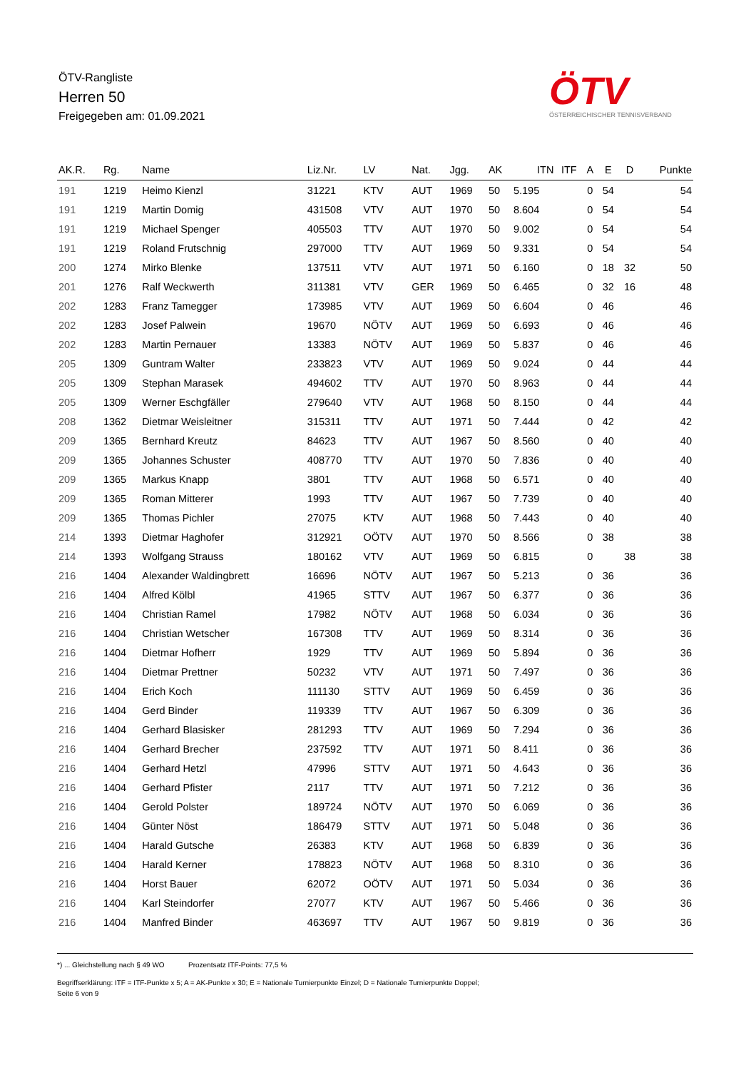ÖTV-Rangliste
Herren 50
Freigegeben am: 01.09.2021
ÖTV
ÖSTERREICHISCHER TENNISVERBAND
| AK.R. | Rg. | Name | Liz.Nr. | LV | Nat. | Jgg. | AK | ITN | ITF | A | E | D | Punkte |
| --- | --- | --- | --- | --- | --- | --- | --- | --- | --- | --- | --- | --- | --- |
| 191 | 1219 | Heimo Kienzl | 31221 | KTV | AUT | 1969 | 50 | 5.195 | | 0 | 54 | | 54 |
| 191 | 1219 | Martin Domig | 431508 | VTV | AUT | 1970 | 50 | 8.604 | | 0 | 54 | | 54 |
| 191 | 1219 | Michael Spenger | 405503 | TTV | AUT | 1970 | 50 | 9.002 | | 0 | 54 | | 54 |
| 191 | 1219 | Roland Frutschnig | 297000 | TTV | AUT | 1969 | 50 | 9.331 | | 0 | 54 | | 54 |
| 200 | 1274 | Mirko Blenke | 137511 | VTV | AUT | 1971 | 50 | 6.160 | | 0 | 18 | 32 | 50 |
| 201 | 1276 | Ralf Weckwerth | 311381 | VTV | GER | 1969 | 50 | 6.465 | | 0 | 32 | 16 | 48 |
| 202 | 1283 | Franz Tamegger | 173985 | VTV | AUT | 1969 | 50 | 6.604 | | 0 | 46 | | 46 |
| 202 | 1283 | Josef Palwein | 19670 | NÖTV | AUT | 1969 | 50 | 6.693 | | 0 | 46 | | 46 |
| 202 | 1283 | Martin Pernauer | 13383 | NÖTV | AUT | 1969 | 50 | 5.837 | | 0 | 46 | | 46 |
| 205 | 1309 | Guntram Walter | 233823 | VTV | AUT | 1969 | 50 | 9.024 | | 0 | 44 | | 44 |
| 205 | 1309 | Stephan Marasek | 494602 | TTV | AUT | 1970 | 50 | 8.963 | | 0 | 44 | | 44 |
| 205 | 1309 | Werner Eschgfäller | 279640 | VTV | AUT | 1968 | 50 | 8.150 | | 0 | 44 | | 44 |
| 208 | 1362 | Dietmar Weisleitner | 315311 | TTV | AUT | 1971 | 50 | 7.444 | | 0 | 42 | | 42 |
| 209 | 1365 | Bernhard Kreutz | 84623 | TTV | AUT | 1967 | 50 | 8.560 | | 0 | 40 | | 40 |
| 209 | 1365 | Johannes Schuster | 408770 | TTV | AUT | 1970 | 50 | 7.836 | | 0 | 40 | | 40 |
| 209 | 1365 | Markus Knapp | 3801 | TTV | AUT | 1968 | 50 | 6.571 | | 0 | 40 | | 40 |
| 209 | 1365 | Roman Mitterer | 1993 | TTV | AUT | 1967 | 50 | 7.739 | | 0 | 40 | | 40 |
| 209 | 1365 | Thomas Pichler | 27075 | KTV | AUT | 1968 | 50 | 7.443 | | 0 | 40 | | 40 |
| 214 | 1393 | Dietmar Haghofer | 312921 | OÖTV | AUT | 1970 | 50 | 8.566 | | 0 | 38 | | 38 |
| 214 | 1393 | Wolfgang Strauss | 180162 | VTV | AUT | 1969 | 50 | 6.815 | | 0 | | 38 | 38 |
| 216 | 1404 | Alexander Waldingbrett | 16696 | NÖTV | AUT | 1967 | 50 | 5.213 | | 0 | 36 | | 36 |
| 216 | 1404 | Alfred Kölbl | 41965 | STTV | AUT | 1967 | 50 | 6.377 | | 0 | 36 | | 36 |
| 216 | 1404 | Christian Ramel | 17982 | NÖTV | AUT | 1968 | 50 | 6.034 | | 0 | 36 | | 36 |
| 216 | 1404 | Christian Wetscher | 167308 | TTV | AUT | 1969 | 50 | 8.314 | | 0 | 36 | | 36 |
| 216 | 1404 | Dietmar Hofherr | 1929 | TTV | AUT | 1969 | 50 | 5.894 | | 0 | 36 | | 36 |
| 216 | 1404 | Dietmar Prettner | 50232 | VTV | AUT | 1971 | 50 | 7.497 | | 0 | 36 | | 36 |
| 216 | 1404 | Erich Koch | 111130 | STTV | AUT | 1969 | 50 | 6.459 | | 0 | 36 | | 36 |
| 216 | 1404 | Gerd Binder | 119339 | TTV | AUT | 1967 | 50 | 6.309 | | 0 | 36 | | 36 |
| 216 | 1404 | Gerhard Blasisker | 281293 | TTV | AUT | 1969 | 50 | 7.294 | | 0 | 36 | | 36 |
| 216 | 1404 | Gerhard Brecher | 237592 | TTV | AUT | 1971 | 50 | 8.411 | | 0 | 36 | | 36 |
| 216 | 1404 | Gerhard Hetzl | 47996 | STTV | AUT | 1971 | 50 | 4.643 | | 0 | 36 | | 36 |
| 216 | 1404 | Gerhard Pfister | 2117 | TTV | AUT | 1971 | 50 | 7.212 | | 0 | 36 | | 36 |
| 216 | 1404 | Gerold Polster | 189724 | NÖTV | AUT | 1970 | 50 | 6.069 | | 0 | 36 | | 36 |
| 216 | 1404 | Günter Nöst | 186479 | STTV | AUT | 1971 | 50 | 5.048 | | 0 | 36 | | 36 |
| 216 | 1404 | Harald Gutsche | 26383 | KTV | AUT | 1968 | 50 | 6.839 | | 0 | 36 | | 36 |
| 216 | 1404 | Harald Kerner | 178823 | NÖTV | AUT | 1968 | 50 | 8.310 | | 0 | 36 | | 36 |
| 216 | 1404 | Horst Bauer | 62072 | OÖTV | AUT | 1971 | 50 | 5.034 | | 0 | 36 | | 36 |
| 216 | 1404 | Karl Steindorfer | 27077 | KTV | AUT | 1967 | 50 | 5.466 | | 0 | 36 | | 36 |
| 216 | 1404 | Manfred Binder | 463697 | TTV | AUT | 1967 | 50 | 9.819 | | 0 | 36 | | 36 |
*) ... Gleichstellung nach § 49 WO Prozentsatz ITF-Points: 77,5 %
Begriffserklärung: ITF = ITF-Punkte x 5; A = AK-Punkte x 30; E = Nationale Turnierpunkte Einzel; D = Nationale Turnierpunkte Doppel;
Seite 6 von 9